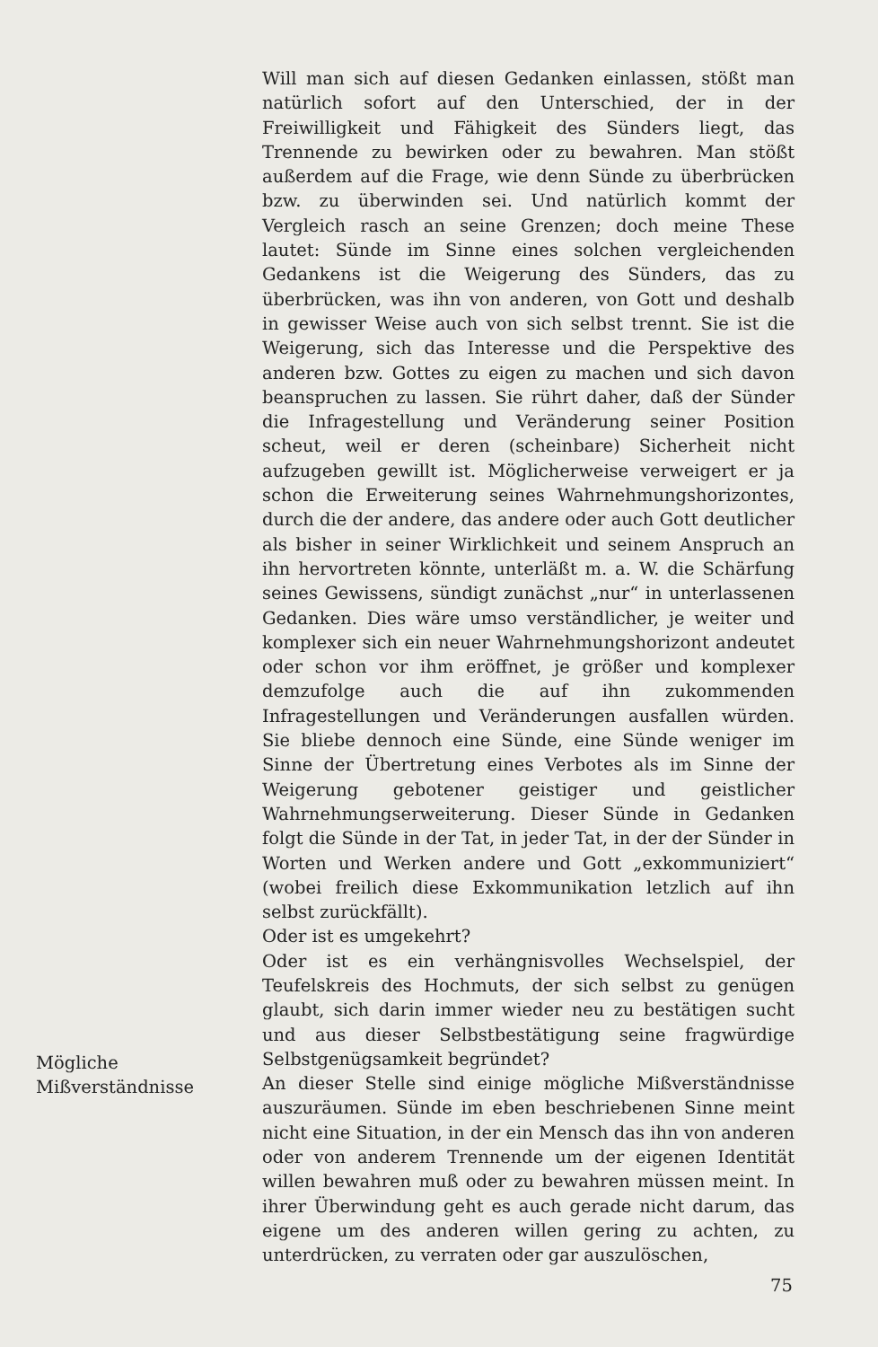Will man sich auf diesen Gedanken einlassen, stößt man natürlich sofort auf den Unterschied, der in der Freiwilligkeit und Fähigkeit des Sünders liegt, das Trennende zu bewirken oder zu bewahren. Man stößt außerdem auf die Frage, wie denn Sünde zu überbrücken bzw. zu überwinden sei. Und natürlich kommt der Vergleich rasch an seine Grenzen; doch meine These lautet: Sünde im Sinne eines solchen vergleichenden Gedankens ist die Weigerung des Sünders, das zu überbrücken, was ihn von anderen, von Gott und deshalb in gewisser Weise auch von sich selbst trennt. Sie ist die Weigerung, sich das Interesse und die Perspektive des anderen bzw. Gottes zu eigen zu machen und sich davon beanspruchen zu lassen. Sie rührt daher, daß der Sünder die Infragestellung und Veränderung seiner Position scheut, weil er deren (scheinbare) Sicherheit nicht aufzugeben gewillt ist. Möglicherweise verweigert er ja schon die Erweiterung seines Wahrnehmungshorizontes, durch die der andere, das andere oder auch Gott deutlicher als bisher in seiner Wirklichkeit und seinem Anspruch an ihn hervortreten könnte, unterläßt m. a. W. die Schärfung seines Gewissens, sündigt zunächst „nur“ in unterlassenen Gedanken. Dies wäre umso verständlicher, je weiter und komplexer sich ein neuer Wahrnehmungshorizont andeutet oder schon vor ihm eröffnet, je größer und komplexer demzufolge auch die auf ihn zukommenden Infragestellungen und Veränderungen ausfallen würden. Sie bliebe dennoch eine Sünde, eine Sünde weniger im Sinne der Übertretung eines Verbotes als im Sinne der Weigerung gebotener geistiger und geistlicher Wahrnehmungserweiterung. Dieser Sünde in Gedanken folgt die Sünde in der Tat, in jeder Tat, in der der Sünder in Worten und Werken andere und Gott „exkommuniziert“ (wobei freilich diese Exkommunikation letzlich auf ihn selbst zurückfällt).
Oder ist es umgekehrt?
Oder ist es ein verhängnisvolles Wechselspiel, der Teufelskreis des Hochmuts, der sich selbst zu genügen glaubt, sich darin immer wieder neu zu bestätigen sucht und aus dieser Selbstbestätigung seine fragwürdige Selbstgenügsamkeit begründet?
An dieser Stelle sind einige mögliche Mißverständnisse auszuräumen. Sünde im eben beschriebenen Sinne meint nicht eine Situation, in der ein Mensch das ihn von anderen oder von anderem Trennende um der eigenen Identität willen bewahren muß oder zu bewahren müssen meint. In ihrer Überwindung geht es auch gerade nicht darum, das eigene um des anderen willen gering zu achten, zu unterdrücken, zu verraten oder gar auszulöschen,
Mögliche
Mißverständnisse
75